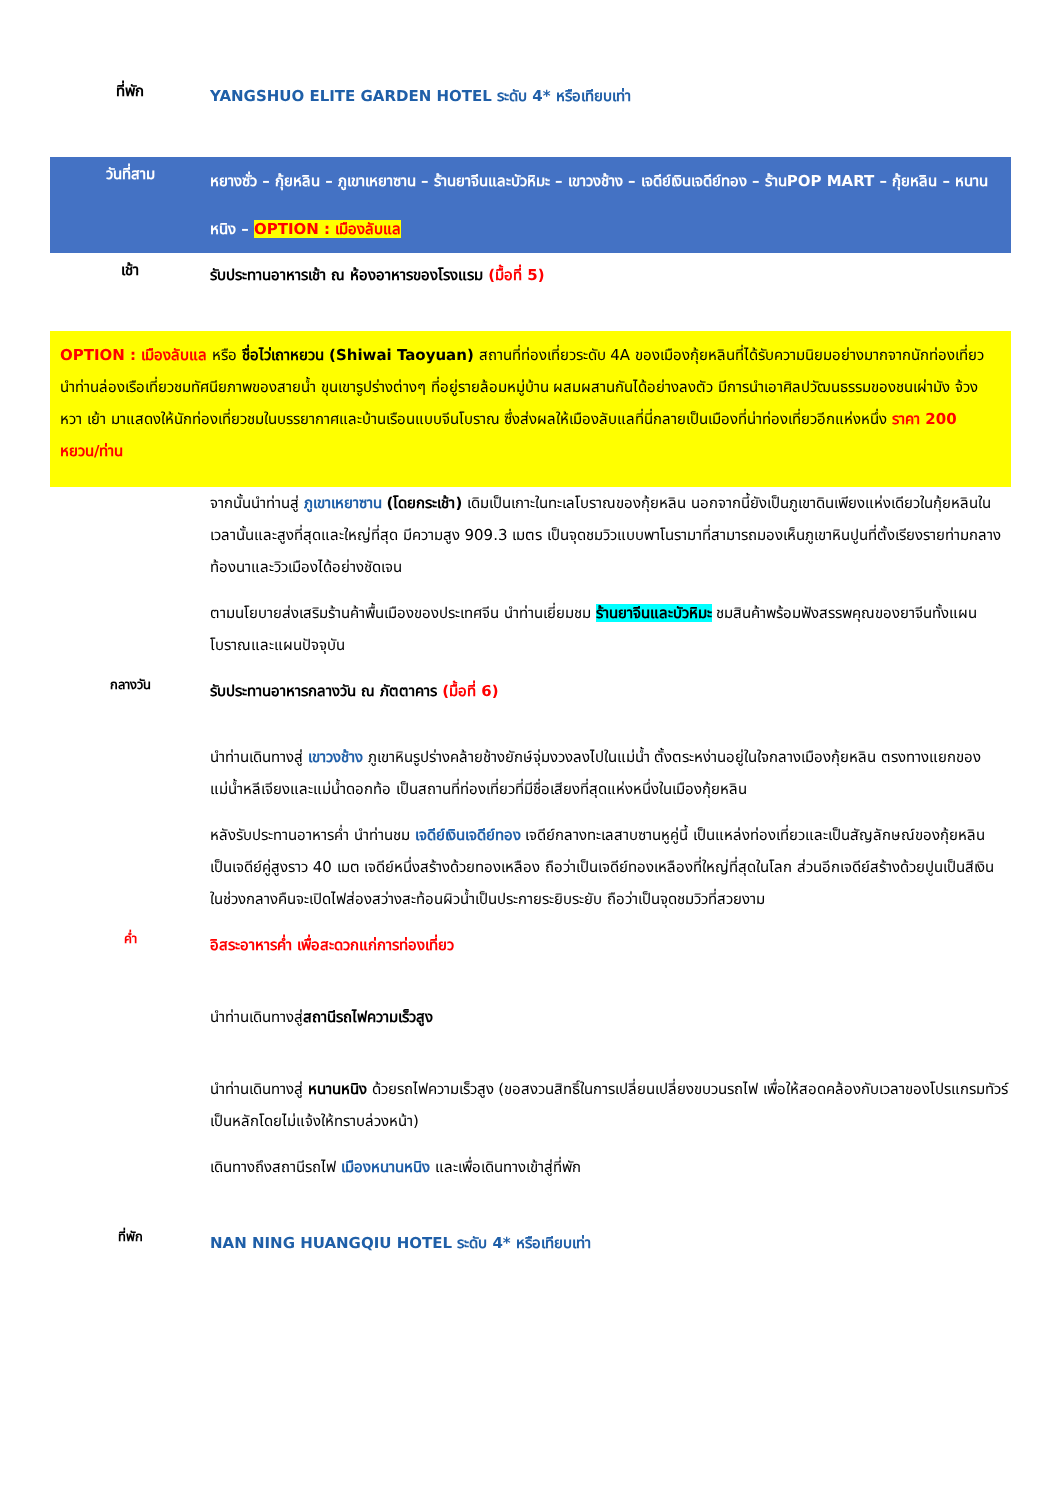ที่พัก
YANGSHUO ELITE GARDEN HOTEL ระดับ 4* หรือเทียบเท่า
วันที่สาม
หยางซั่ว – กุ้ยหลิน – ภูเขาเหยาซาน – ร้านยาจีนและบัวหิมะ – เขาวงช้าง – เจดีย์เงินเจดีย์ทอง – ร้านPOP MART – กุ้ยหลิน – หนานหนิง – OPTION : เมืองลับแล
เช้า
รับประทานอาหารเช้า ณ ห้องอาหารของโรงแรม (มื้อที่ 5)
OPTION : เมืองลับแล หรือ ชื่อไว่เถาหยวน (Shiwai Taoyuan) สถานที่ท่องเที่ยวระดับ 4A ของเมืองกุ้ยหลินที่ได้รับความนิยมอย่างมากจากนักท่องเที่ยว นำท่านล่องเรือเที่ยวชมทัศนียภาพของสายน้ำ ขุนเขารูปร่างต่างๆ ที่อยู่รายล้อมหมู่บ้าน ผสมผสานกันได้อย่างลงตัว มีการนำเอาศิลปวัฒนธรรมของชนเผ่ามัง จ้วง หวา เย้า มาแสดงให้นักท่องเที่ยวชมในบรรยากาศและบ้านเรือนแบบจีนโบราณ ซึ่งส่งผลให้เมืองลับแลที่นี่กลายเป็นเมืองที่น่าท่องเที่ยวอีกแห่งหนึ่ง ราคา 200 หยวน/ท่าน
จากนั้นนำท่านสู่ ภูเขาเหยาซาน (โดยกระเช้า) เดิมเป็นเกาะในทะเลโบราณของกุ้ยหลิน นอกจากนี้ยังเป็นภูเขาดินเพียงแห่งเดียวในกุ้ยหลินในเวลานั้นและสูงที่สุดและใหญ่ที่สุด มีความสูง 909.3 เมตร เป็นจุดชมวิวแบบพาโนรามาที่สามารถมองเห็นภูเขาหินปูนที่ตั้งเรียงรายท่ามกลางท้องนาและวิวเมืองได้อย่างชัดเจน
ตามนโยบายส่งเสริมร้านค้าพื้นเมืองของประเทศจีน นำท่านเยี่ยมชม ร้านยาจีนและบัวหิมะ ชมสินค้าพร้อมฟังสรรพคุณของยาจีนทั้งแผนโบราณและแผนปัจจุบัน
กลางวัน
รับประทานอาหารกลางวัน ณ ภัตตาคาร (มื้อที่ 6)
นำท่านเดินทางสู่ เขาวงช้าง ภูเขาหินรูปร่างคล้ายช้างยักษ์จุ่มงวงลงไปในแม่น้ำ ตั้งตระหง่านอยู่ในใจกลางเมืองกุ้ยหลิน ตรงทางแยกของแม่น้ำหลีเจียงและแม่น้ำดอกท้อ เป็นสถานที่ท่องเที่ยวที่มีชื่อเสียงที่สุดแห่งหนึ่งในเมืองกุ้ยหลิน
หลังรับประทานอาหารค่ำ นำท่านชม เจดีย์เงินเจดีย์ทอง เจดีย์กลางทะเลสาบซานหูคู่นี้ เป็นแหล่งท่องเที่ยวและเป็นสัญลักษณ์ของกุ้ยหลิน เป็นเจดีย์คู่สูงราว 40 เมต เจดีย์หนึ่งสร้างด้วยทองเหลือง ถือว่าเป็นเจดีย์ทองเหลืองที่ใหญ่ที่สุดในโลก ส่วนอีกเจดีย์สร้างด้วยปูนเป็นสีเงิน ในช่วงกลางคืนจะเปิดไฟส่องสว่างสะท้อนผิวน้ำเป็นประกายระยิบระยับ ถือว่าเป็นจุดชมวิวที่สวยงาม
ค่ำ
อิสระอาหารค่ำ เพื่อสะดวกแก่การท่องเที่ยว
นำท่านเดินทางสู่สถานีรถไฟความเร็วสูง
นำท่านเดินทางสู่ หนานหนิง ด้วยรถไฟความเร็วสูง (ขอสงวนสิทธิ์ในการเปลี่ยนเปลี่ยงขบวนรถไฟ เพื่อให้สอดคล้องกับเวลาของโปรแกรมทัวร์เป็นหลักโดยไม่แจ้งให้ทราบล่วงหน้า)
เดินทางถึงสถานีรถไฟ เมืองหนานหนิง และเพื่อเดินทางเข้าสู่ที่พัก
ที่พัก
NAN NING HUANGQIU HOTEL ระดับ 4* หรือเทียบเท่า